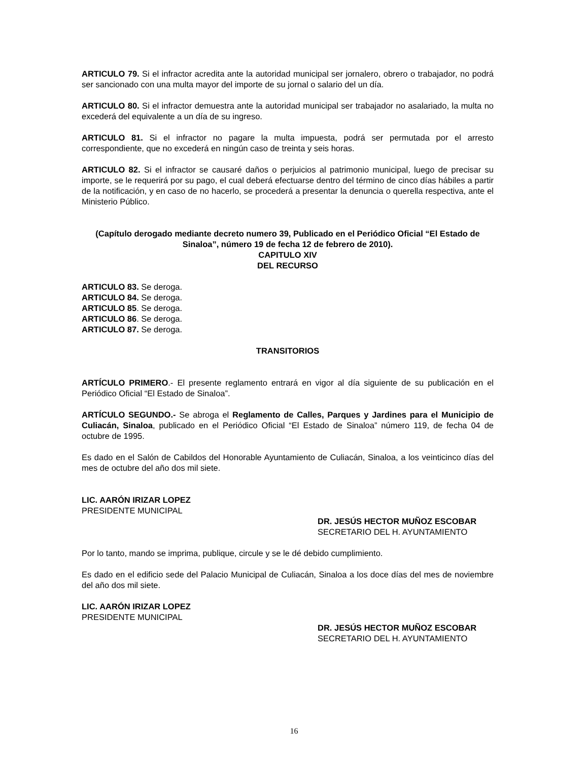ARTICULO 79. Si el infractor acredita ante la autoridad municipal ser jornalero, obrero o trabajador, no podrá ser sancionado con una multa mayor del importe de su jornal o salario del un día.
ARTICULO 80. Si el infractor demuestra ante la autoridad municipal ser trabajador no asalariado, la multa no excederá del equivalente a un día de su ingreso.
ARTICULO 81. Si el infractor no pagare la multa impuesta, podrá ser permutada por el arresto correspondiente, que no excederá en ningún caso de treinta y seis horas.
ARTICULO 82. Si el infractor se causaré daños o perjuicios al patrimonio municipal, luego de precisar su importe, se le requerirá por su pago, el cual deberá efectuarse dentro del término de cinco días hábiles a partir de la notificación, y en caso de no hacerlo, se procederá a presentar la denuncia o querella respectiva, ante el Ministerio Público.
(Capítulo derogado mediante decreto numero 39, Publicado en el Periódico Oficial “El Estado de Sinaloa”, número 19 de fecha 12 de febrero de 2010).
CAPITULO XIV
DEL RECURSO
ARTICULO 83. Se deroga.
ARTICULO 84. Se deroga.
ARTICULO 85. Se deroga.
ARTICULO 86. Se deroga.
ARTICULO 87. Se deroga.
TRANSITORIOS
ARTÍCULO PRIMERO.- El presente reglamento entrará en vigor al día siguiente de su publicación en el Periódico Oficial “El Estado de Sinaloa”.
ARTÍCULO SEGUNDO.- Se abroga el Reglamento de Calles, Parques y Jardines para el Municipio de Culiacán, Sinaloa, publicado en el Periódico Oficial “El Estado de Sinaloa” número 119, de fecha 04 de octubre de 1995.
Es dado en el Salón de Cabildos del Honorable Ayuntamiento de Culiacán, Sinaloa, a los veinticinco días del mes de octubre del año dos mil siete.
LIC. AARÓN IRIZAR LOPEZ
PRESIDENTE MUNICIPAL
DR. JESÚS HECTOR MUÑOZ ESCOBAR
SECRETARIO DEL H. AYUNTAMIENTO
Por lo tanto, mando se imprima, publique, circule y se le dé debido cumplimiento.
Es dado en el edificio sede del Palacio Municipal de Culiacán, Sinaloa a los doce días del mes de noviembre del año dos mil siete.
LIC. AARÓN IRIZAR LOPEZ
PRESIDENTE MUNICIPAL
DR. JESÚS HECTOR MUÑOZ ESCOBAR
SECRETARIO DEL H. AYUNTAMIENTO
16